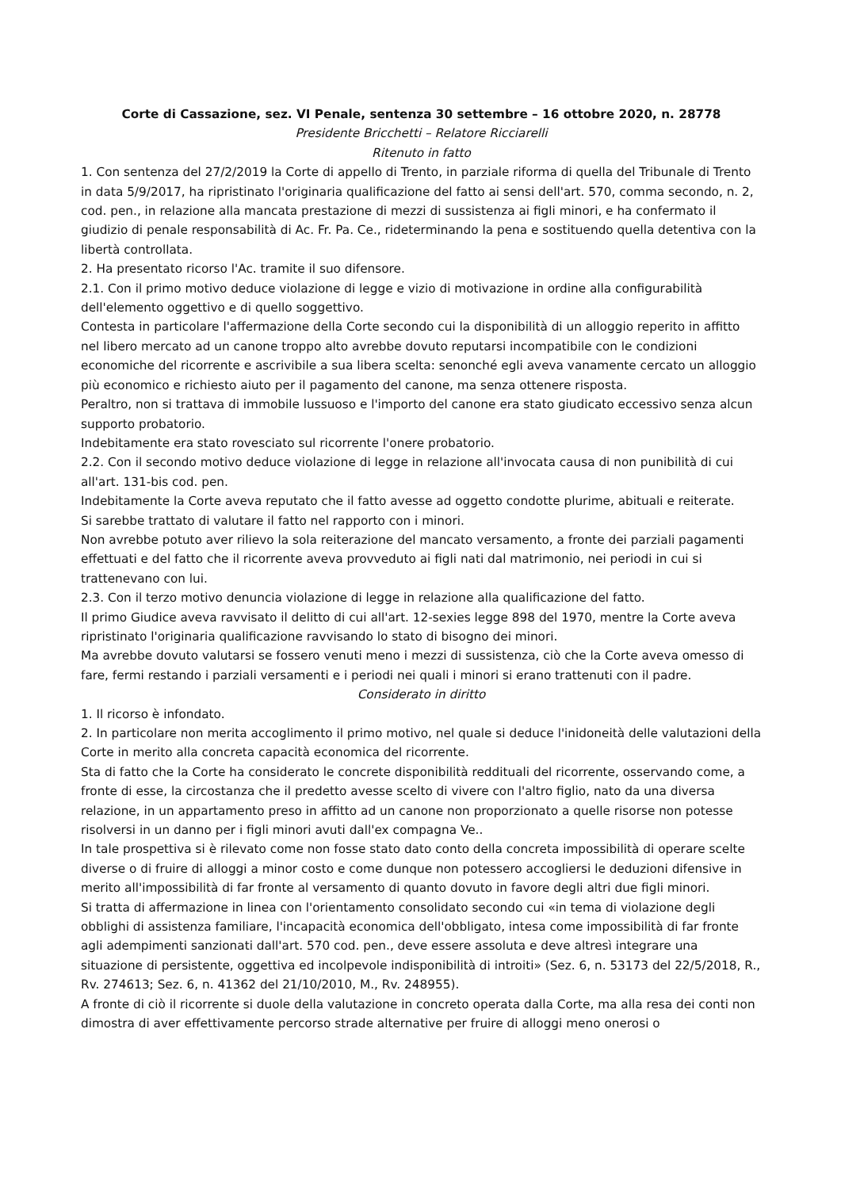Corte di Cassazione, sez. VI Penale, sentenza 30 settembre – 16 ottobre 2020, n. 28778
Presidente Bricchetti – Relatore Ricciarelli
Ritenuto in fatto
1. Con sentenza del 27/2/2019 la Corte di appello di Trento, in parziale riforma di quella del Tribunale di Trento in data 5/9/2017, ha ripristinato l'originaria qualificazione del fatto ai sensi dell'art. 570, comma secondo, n. 2, cod. pen., in relazione alla mancata prestazione di mezzi di sussistenza ai figli minori, e ha confermato il giudizio di penale responsabilità di Ac. Fr. Pa. Ce., rideterminando la pena e sostituendo quella detentiva con la libertà controllata.
2. Ha presentato ricorso l'Ac. tramite il suo difensore.
2.1. Con il primo motivo deduce violazione di legge e vizio di motivazione in ordine alla configurabilità dell'elemento oggettivo e di quello soggettivo.
Contesta in particolare l'affermazione della Corte secondo cui la disponibilità di un alloggio reperito in affitto nel libero mercato ad un canone troppo alto avrebbe dovuto reputarsi incompatibile con le condizioni economiche del ricorrente e ascrivibile a sua libera scelta: senonché egli aveva vanamente cercato un alloggio più economico e richiesto aiuto per il pagamento del canone, ma senza ottenere risposta.
Peraltro, non si trattava di immobile lussuoso e l'importo del canone era stato giudicato eccessivo senza alcun supporto probatorio.
Indebitamente era stato rovesciato sul ricorrente l'onere probatorio.
2.2. Con il secondo motivo deduce violazione di legge in relazione all'invocata causa di non punibilità di cui all'art. 131-bis cod. pen.
Indebitamente la Corte aveva reputato che il fatto avesse ad oggetto condotte plurime, abituali e reiterate.
Si sarebbe trattato di valutare il fatto nel rapporto con i minori.
Non avrebbe potuto aver rilievo la sola reiterazione del mancato versamento, a fronte dei parziali pagamenti effettuati e del fatto che il ricorrente aveva provveduto ai figli nati dal matrimonio, nei periodi in cui si trattenevano con lui.
2.3. Con il terzo motivo denuncia violazione di legge in relazione alla qualificazione del fatto.
Il primo Giudice aveva ravvisato il delitto di cui all'art. 12-sexies legge 898 del 1970, mentre la Corte aveva ripristinato l'originaria qualificazione ravvisando lo stato di bisogno dei minori.
Ma avrebbe dovuto valutarsi se fossero venuti meno i mezzi di sussistenza, ciò che la Corte aveva omesso di fare, fermi restando i parziali versamenti e i periodi nei quali i minori si erano trattenuti con il padre.
Considerato in diritto
1. Il ricorso è infondato.
2. In particolare non merita accoglimento il primo motivo, nel quale si deduce l'inidoneità delle valutazioni della Corte in merito alla concreta capacità economica del ricorrente.
Sta di fatto che la Corte ha considerato le concrete disponibilità reddituali del ricorrente, osservando come, a fronte di esse, la circostanza che il predetto avesse scelto di vivere con l'altro figlio, nato da una diversa relazione, in un appartamento preso in affitto ad un canone non proporzionato a quelle risorse non potesse risolversi in un danno per i figli minori avuti dall'ex compagna Ve..
In tale prospettiva si è rilevato come non fosse stato dato conto della concreta impossibilità di operare scelte diverse o di fruire di alloggi a minor costo e come dunque non potessero accogliersi le deduzioni difensive in merito all'impossibilità di far fronte al versamento di quanto dovuto in favore degli altri due figli minori.
Si tratta di affermazione in linea con l'orientamento consolidato secondo cui «in tema di violazione degli obblighi di assistenza familiare, l'incapacità economica dell'obbligato, intesa come impossibilità di far fronte agli adempimenti sanzionati dall'art. 570 cod. pen., deve essere assoluta e deve altresì integrare una situazione di persistente, oggettiva ed incolpevole indisponibilità di introiti» (Sez. 6, n. 53173 del 22/5/2018, R., Rv. 274613; Sez. 6, n. 41362 del 21/10/2010, M., Rv. 248955).
A fronte di ciò il ricorrente si duole della valutazione in concreto operata dalla Corte, ma alla resa dei conti non dimostra di aver effettivamente percorso strade alternative per fruire di alloggi meno onerosi o